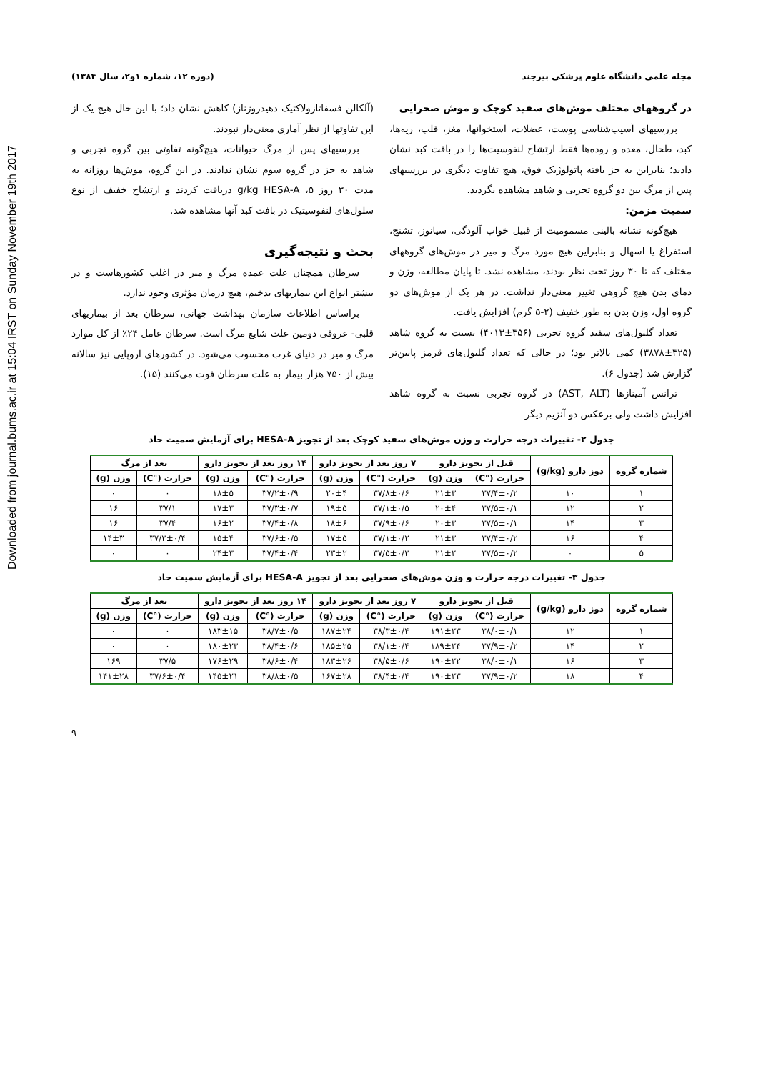Downloaded from journal.bums.ac.ir at 15:04 IRST on Sunday November 19th 2017
مجله علمی دانشگاه علوم پزشکی بیرجند (دوره ۱۲، شماره ۱و۲، سال ۱۳۸۴)
در گروههای مختلف موش‌های سفید کوچک و موش صحرایی
بررسیهای آسیب‌شناسی پوست، عضلات، استخوانها، مغز، قلب، ریه‌ها، کبد، طحال، معده و روده‌ها فقط ارتشاح لنفوسیت‌ها را در بافت کبد نشان دادند؛ بنابراین به جز یافته پاتولوژیک فوق، هیچ تفاوت دیگری در بررسیهای پس از مرگ بین دو گروه تجربی و شاهد مشاهده نگردید.
سمیت مزمن:
هیچ‌گونه نشانه بالینی مسمومیت از قبیل خواب آلودگی، سیانوز، تشنج، استفراغ یا اسهال و بنابراین هیچ مورد مرگ و میر در موش‌های گروههای مختلف که تا ۳۰ روز تحت نظر بودند، مشاهده نشد. تا پایان مطالعه، وزن و دمای بدن هیچ گروهی تغییر معنی‌دار نداشت. در هر یک از موش‌های دو گروه اول، وزن بدن به طور خفیف (۲-۵ گرم) افزایش یافت.
تعداد گلبول‌های سفید گروه تجربی (۳۵۶±۴۰۱۳) نسبت به گروه شاهد (۳۲۵±۳۸۷۸) کمی بالاتر بود؛ در حالی که تعداد گلبول‌های قرمز پایین‌تر گزارش شد (جدول ۶).
ترانس آمینازها (AST, ALT) در گروه تجربی نسبت به گروه شاهد افزایش داشت ولی برعکس دو آنزیم دیگر
(آلکالن فسفاتازولاکتیک دهیدروژناز) کاهش نشان داد؛ با این حال هیچ یک از این تفاوتها از نظر آماری معنی‌دار نبودند.
بررسیهای پس از مرگ حیوانات، هیچ‌گونه تفاوتی بین گروه تجربی و شاهد به جز در گروه سوم نشان ندادند. در این گروه، موش‌ها روزانه به مدت ۳۰ روز ۵، g/kg HESA-A دریافت کردند و ارتشاح خفیف از نوع سلول‌های لنفوسیتیک در بافت کبد آنها مشاهده شد.
بحث و نتیجه‌گیری
سرطان همچنان علت عمده مرگ و میر در اغلب کشورهاست و در بیشتر انواع این بیماریهای بدخیم، هیچ درمان مؤثری وجود ندارد.
براساس اطلاعات سازمان بهداشت جهانی، سرطان بعد از بیماریهای قلبی- عروقی دومین علت شایع مرگ است. سرطان عامل ۲۴٪ از کل موارد مرگ و میر در دنیای غرب محسوب می‌شود. در کشورهای اروپایی نیز سالانه بیش از ۷۵۰ هزار بیمار به علت سرطان فوت می‌کنند (۱۵).
جدول ۲- تغییرات درجه حرارت و وزن موش‌های سفید کوچک بعد از تجویز HESA-A برای آزمایش سمیت حاد
| شماره گروه | دوز دارو (g/kg) | قبل از تجویز دارو | | ۷ روز بعد از تجویز دارو | | ۱۴ روز بعد از تجویز دارو | | بعد از مرگ | |
| --- | --- | --- | --- | --- | --- | --- | --- | --- | --- |
| | | حرارت (°C) | وزن (g) | حرارت (°C) | وزن (g) | حرارت (°C) | وزن (g) | حرارت (°C) | وزن (g) |
| ۱ | ۱۰ | ۳۷/۴±۰/۲ | ۲۱±۳ | ۳۷/۸±۰/۶ | ۲۰±۴ | ۳۷/۲±۰/۹ | ۱۸±۵ | ۰ | ۰ |
| ۲ | ۱۲ | ۳۷/۵±۰/۱ | ۲۰±۴ | ۳۷/۱±۰/۵ | ۱۹±۵ | ۳۷/۳±۰/۷ | ۱۷±۳ | ۳۷/۱ | ۱۶ |
| ۳ | ۱۴ | ۳۷/۵±۰/۱ | ۲۰±۳ | ۳۷/۹±۰/۶ | ۱۸±۶ | ۳۷/۴±۰/۸ | ۱۶±۲ | ۳۷/۴ | ۱۶ |
| ۴ | ۱۶ | ۳۷/۴±۰/۲ | ۲۱±۳ | ۳۷/۱±۰/۲ | ۱۷±۵ | ۳۷/۶±۰/۵ | ۱۵±۴ | ۳۷/۳±۰/۴ | ۱۴±۳ |
| ۵ | ۰ | ۳۷/۵±۰/۲ | ۲۱±۲ | ۳۷/۵±۰/۳ | ۲۳±۲ | ۳۷/۴±۰/۴ | ۲۴±۳ | ۰ | ۰ |
جدول ۳- تغییرات درجه حرارت و وزن موش‌های صحرایی بعد از تجویز HESA-A برای آزمایش سمیت حاد
| شماره گروه | دوز دارو (g/kg) | قبل از تجویز دارو | | ۷ روز بعد از تجویز دارو | | ۱۴ روز بعد از تجویز دارو | | بعد از مرگ | |
| --- | --- | --- | --- | --- | --- | --- | --- | --- | --- |
| | | حرارت (°C) | وزن (g) | حرارت (°C) | وزن (g) | حرارت (°C) | وزن (g) | حرارت (°C) | وزن (g) |
| ۱ | ۱۲ | ۳۸/۰±۰/۱ | ۱۹۱±۲۳ | ۳۸/۳±۰/۴ | ۱۸۷±۲۴ | ۳۸/۷±۰/۵ | ۱۸۳±۱۵ | ۰ | ۰ |
| ۲ | ۱۴ | ۳۷/۹±۰/۲ | ۱۸۹±۲۴ | ۳۸/۱±۰/۴ | ۱۸۵±۲۵ | ۳۸/۴±۰/۶ | ۱۸۰±۲۳ | ۰ | ۰ |
| ۳ | ۱۶ | ۳۸/۰±۰/۱ | ۱۹۰±۲۲ | ۳۸/۵±۰/۶ | ۱۸۳±۲۶ | ۳۸/۶±۰/۴ | ۱۷۶±۲۹ | ۳۷/۵ | ۱۶۹ |
| ۴ | ۱۸ | ۳۷/۹±۰/۲ | ۱۹۰±۲۳ | ۳۸/۴±۰/۴ | ۱۶۷±۲۸ | ۳۸/۸±۰/۵ | ۱۴۵±۲۱ | ۳۷/۶±۰/۴ | ۱۴۱±۲۸ |
۹